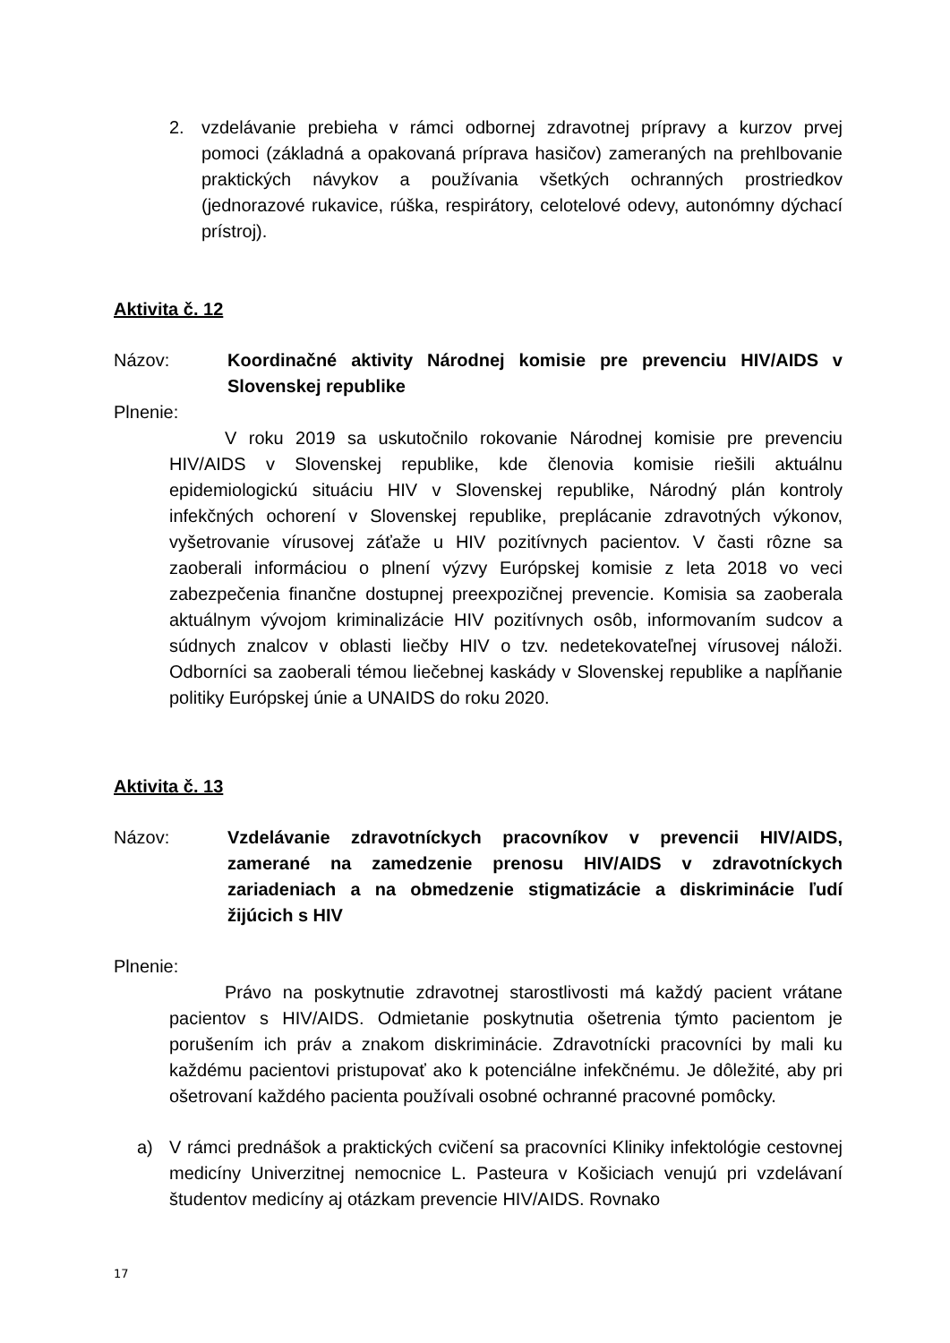2. vzdelávanie prebieha v rámci odbornej zdravotnej prípravy a kurzov prvej pomoci (základná a opakovaná príprava hasičov) zameraných na prehlbovanie praktických návykov a používania všetkých ochranných prostriedkov (jednorazové rukavice, rúška, respirátory, celotelové odevy, autonómny dýchací prístroj).
Aktivita č. 12
Názov: Koordinačné aktivity Národnej komisie pre prevenciu HIV/AIDS v Slovenskej republike
Plnenie:
V roku 2019 sa uskutočnilo rokovanie Národnej komisie pre prevenciu HIV/AIDS v Slovenskej republike, kde členovia komisie riešili aktuálnu epidemiologickú situáciu HIV v Slovenskej republike, Národný plán kontroly infekčných ochorení v Slovenskej republike, preplácanie zdravotných výkonov, vyšetrovanie vírusovej záťaže u HIV pozitívnych pacientov. V časti rôzne sa zaoberali informáciou o plnení výzvy Európskej komisie z leta 2018 vo veci zabezpečenia finančne dostupnej preexpozičnej prevencie. Komisia sa zaoberala aktuálnym vývojom kriminalizácie HIV pozitívnych osôb, informovaním sudcov a súdnych znalcov v oblasti liečby HIV o tzv. nedetekovateľnej vírusovej náloži. Odborníci sa zaoberali témou liečebnej kaskády v Slovenskej republike a napĺňanie politiky Európskej únie a UNAIDS do roku 2020.
Aktivita č. 13
Názov: Vzdelávanie zdravotníckych pracovníkov v prevencii HIV/AIDS, zamerané na zamedzenie prenosu HIV/AIDS v zdravotníckych zariadeniach a na obmedzenie stigmatizácie a diskriminácie ľudí žijúcich s HIV
Plnenie:
Právo na poskytnutie zdravotnej starostlivosti má každý pacient vrátane pacientov s HIV/AIDS. Odmietanie poskytnutia ošetrenia týmto pacientom je porušením ich práv a znakom diskriminácie. Zdravotnícki pracovníci by mali ku každému pacientovi pristupovať ako k potenciálne infekčnému. Je dôležité, aby pri ošetrovaní každého pacienta používali osobné ochranné pracovné pomôcky.
a) V rámci prednášok a praktických cvičení sa pracovníci Kliniky infektológie cestovnej medicíny Univerzitnej nemocnice L. Pasteura v Košiciach venujú pri vzdelávaní študentov medicíny aj otázkam prevencie HIV/AIDS. Rovnako
17